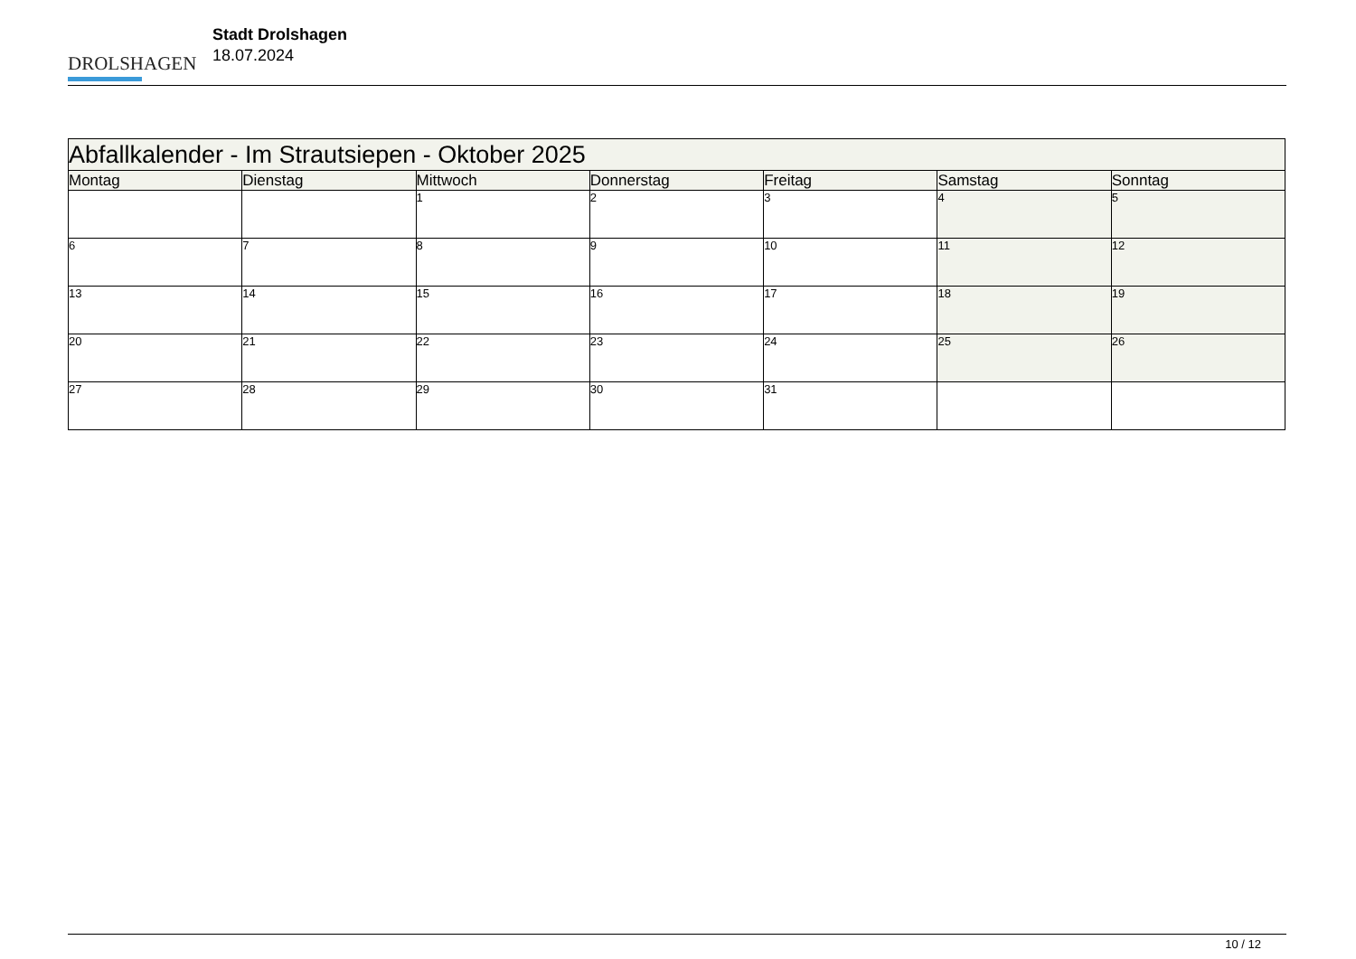DROLSHAGEN
Stadt Drolshagen
18.07.2024
| Abfallkalender - Im Strautsiepen - Oktober 2025 | | | | | | |
| Montag | Dienstag | Mittwoch | Donnerstag | Freitag | Samstag | Sonntag |
| | | 1 | 2 | 3 | 4 | 5 |
| 6 | 7 | 8 | 9 | 10 | 11 | 12 |
| 13 | 14 | 15 | 16 | 17 | 18 | 19 |
| 20 | 21 | 22 | 23 | 24 | 25 | 26 |
| 27 | 28 | 29 | 30 | 31 | | |
10 / 12